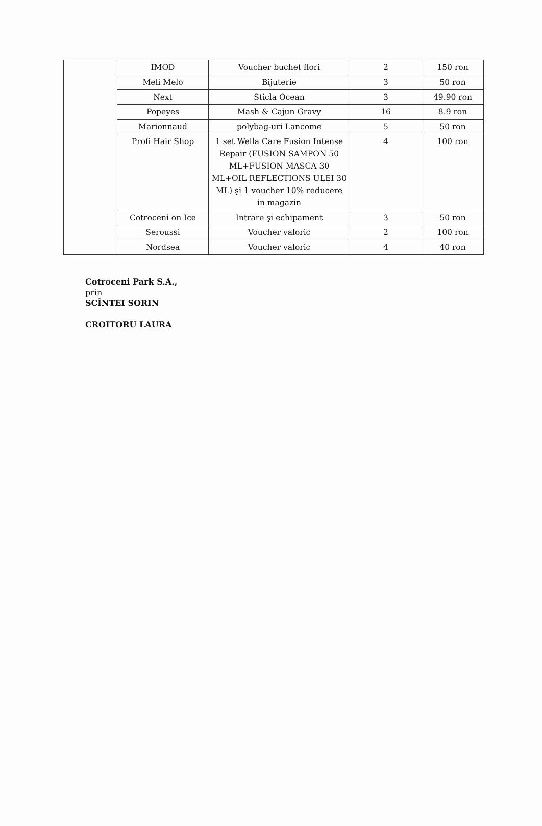| | IMOD | Voucher buchet flori | 2 | 150 ron |
| | Meli Melo | Bijuterie | 3 | 50 ron |
| | Next | Sticla Ocean | 3 | 49.90 ron |
| | Popeyes | Mash & Cajun Gravy | 16 | 8.9 ron |
| | Marionnaud | polybag-uri Lancome | 5 | 50 ron |
| | Profi Hair Shop | 1 set Wella Care Fusion Intense Repair (FUSION SAMPON 50 ML+FUSION MASCA 30 ML+OIL REFLECTIONS ULEI 30 ML) şi 1 voucher 10% reducere in magazin | 4 | 100 ron |
| | Cotroceni on Ice | Intrare şi echipament | 3 | 50 ron |
| | Seroussi | Voucher valoric | 2 | 100 ron |
| | Nordsea | Voucher valoric | 4 | 40 ron |
Cotroceni Park S.A.,
prin
SCÎNTEI SORIN
CROITORU LAURA